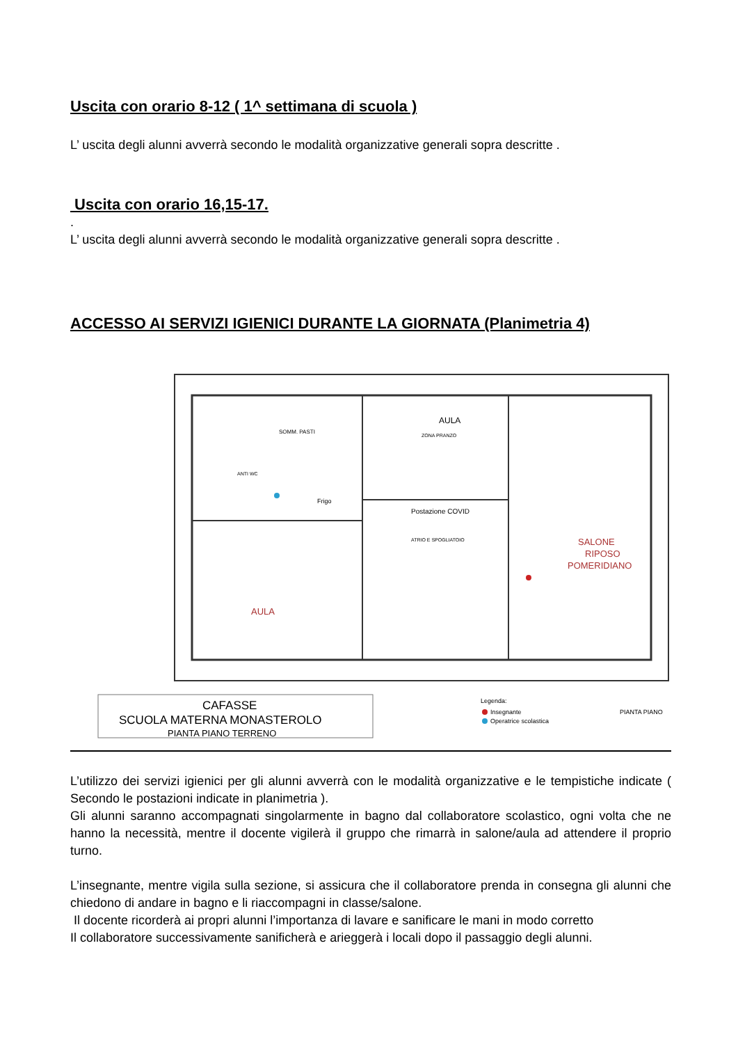Uscita con orario 8-12 ( 1^ settimana di scuola )
L’ uscita degli alunni avverrà secondo le modalità organizzative generali sopra descritte .
Uscita con orario 16,15-17.
.
L’ uscita degli alunni avverrà secondo le modalità organizzative generali sopra descritte .
ACCESSO AI SERVIZI IGIENICI DURANTE LA GIORNATA (Planimetria 4)
AULA
ZONA PRANZO
Postazione COVID
ATRIO E SPOGLIATOIO
Frigo
SOMM. PASTI
ANTI WC
SALONE
RIPOSO
POMERIDIANO
AULA
CAFASSE
SCUOLA MATERNA MONASTEROLO
PIANTA PIANO TERRENO
Legenda:
Insegnante
Operatrice scolastica
PIANTA PIANO
L’utilizzo dei servizi igienici per gli alunni avverrà con le modalità organizzative e le tempistiche indicate ( Secondo le postazioni indicate in planimetria ).
Gli alunni saranno accompagnati singolarmente in bagno dal collaboratore scolastico, ogni volta che ne hanno la necessità, mentre il docente vigilerà il gruppo che rimarrà in salone/aula ad attendere il proprio turno.
L’insegnante, mentre vigila sulla sezione, si assicura che il collaboratore prenda in consegna gli alunni che chiedono di andare in bagno e li riaccompagni in classe/salone.
Il docente ricorderà ai propri alunni l’importanza di lavare e sanificare le mani in modo corretto
Il collaboratore successivamente sanificherà e arieggerà i locali dopo il passaggio degli alunni.